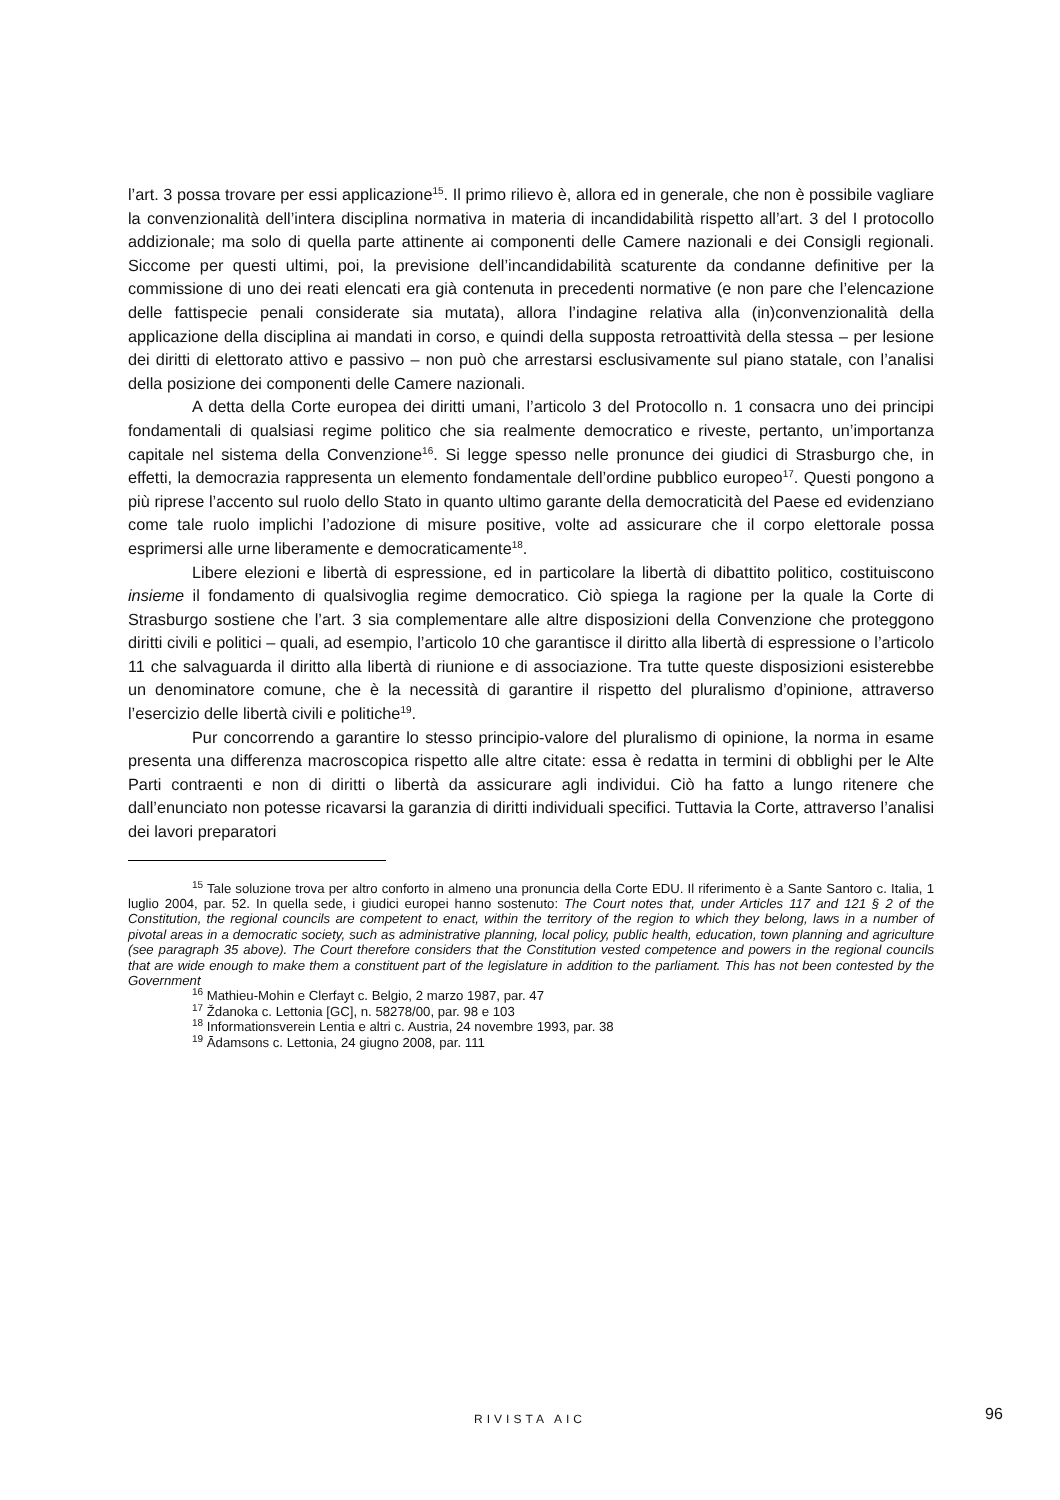l’art. 3 possa trovare per essi applicazione<sup>15</sup>. Il primo rilievo è, allora ed in generale, che non è possibile vagliare la convenzionalità dell’intera disciplina normativa in materia di incandidabilità rispetto all’art. 3 del I protocollo addizionale; ma solo di quella parte attinente ai componenti delle Camere nazionali e dei Consigli regionali. Siccome per questi ultimi, poi, la previsione dell’incandidabilità scaturente da condanne definitive per la commissione di uno dei reati elencati era già contenuta in precedenti normative (e non pare che l’elencazione delle fattispecie penali considerate sia mutata), allora l’indagine relativa alla (in)convenzionalità della applicazione della disciplina ai mandati in corso, e quindi della supposta retroattività della stessa – per lesione dei diritti di elettorato attivo e passivo – non può che arrestarsi esclusivamente sul piano statale, con l’analisi della posizione dei componenti delle Camere nazionali.
A detta della Corte europea dei diritti umani, l’articolo 3 del Protocollo n. 1 consacra uno dei principi fondamentali di qualsiasi regime politico che sia realmente democratico e riveste, pertanto, un’importanza capitale nel sistema della Convenzione<sup>16</sup>. Si legge spesso nelle pronunce dei giudici di Strasburgo che, in effetti, la democrazia rappresenta un elemento fondamentale dell’ordine pubblico europeo<sup>17</sup>. Questi pongono a più riprese l’accento sul ruolo dello Stato in quanto ultimo garante della democraticità del Paese ed evidenziano come tale ruolo implichi l’adozione di misure positive, volte ad assicurare che il corpo elettorale possa esprimersi alle urne liberamente e democraticamente<sup>18</sup>.
Libere elezioni e libertà di espressione, ed in particolare la libertà di dibattito politico, costituiscono insieme il fondamento di qualsivoglia regime democratico. Ciò spiega la ragione per la quale la Corte di Strasburgo sostiene che l’art. 3 sia complementare alle altre disposizioni della Convenzione che proteggono diritti civili e politici – quali, ad esempio, l’articolo 10 che garantisce il diritto alla libertà di espressione o l’articolo 11 che salvaguarda il diritto alla libertà di riunione e di associazione. Tra tutte queste disposizioni esisterebbe un denominatore comune, che è la necessità di garantire il rispetto del pluralismo d’opinione, attraverso l’esercizio delle libertà civili e politiche<sup>19</sup>.
Pur concorrendo a garantire lo stesso principio-valore del pluralismo di opinione, la norma in esame presenta una differenza macroscopica rispetto alle altre citate: essa è redatta in termini di obblighi per le Alte Parti contraenti e non di diritti o libertà da assicurare agli individui. Ciò ha fatto a lungo ritenere che dall’enunciato non potesse ricavarsi la garanzia di diritti individuali specifici. Tuttavia la Corte, attraverso l’analisi dei lavori preparatori
<sup>15</sup> Tale soluzione trova per altro conforto in almeno una pronuncia della Corte EDU. Il riferimento è a Sante Santoro c. Italia, 1 luglio 2004, par. 52. In quella sede, i giudici europei hanno sostenuto: The Court notes that, under Articles 117 and 121 § 2 of the Constitution, the regional councils are competent to enact, within the territory of the region to which they belong, laws in a number of pivotal areas in a democratic society, such as administrative planning, local policy, public health, education, town planning and agriculture (see paragraph 35 above). The Court therefore considers that the Constitution vested competence and powers in the regional councils that are wide enough to make them a constituent part of the legislature in addition to the parliament. This has not been contested by the Government
<sup>16</sup> Mathieu-Mohin e Clerfayt c. Belgio, 2 marzo 1987, par. 47
<sup>17</sup> Ždanoka c. Lettonia [GC], n. 58278/00, par. 98 e 103
<sup>18</sup> Informationsverein Lentia e altri c. Austria, 24 novembre 1993, par. 38
<sup>19</sup> Ādamsons c. Lettonia, 24 giugno 2008, par. 111
RIVISTA AIC 96